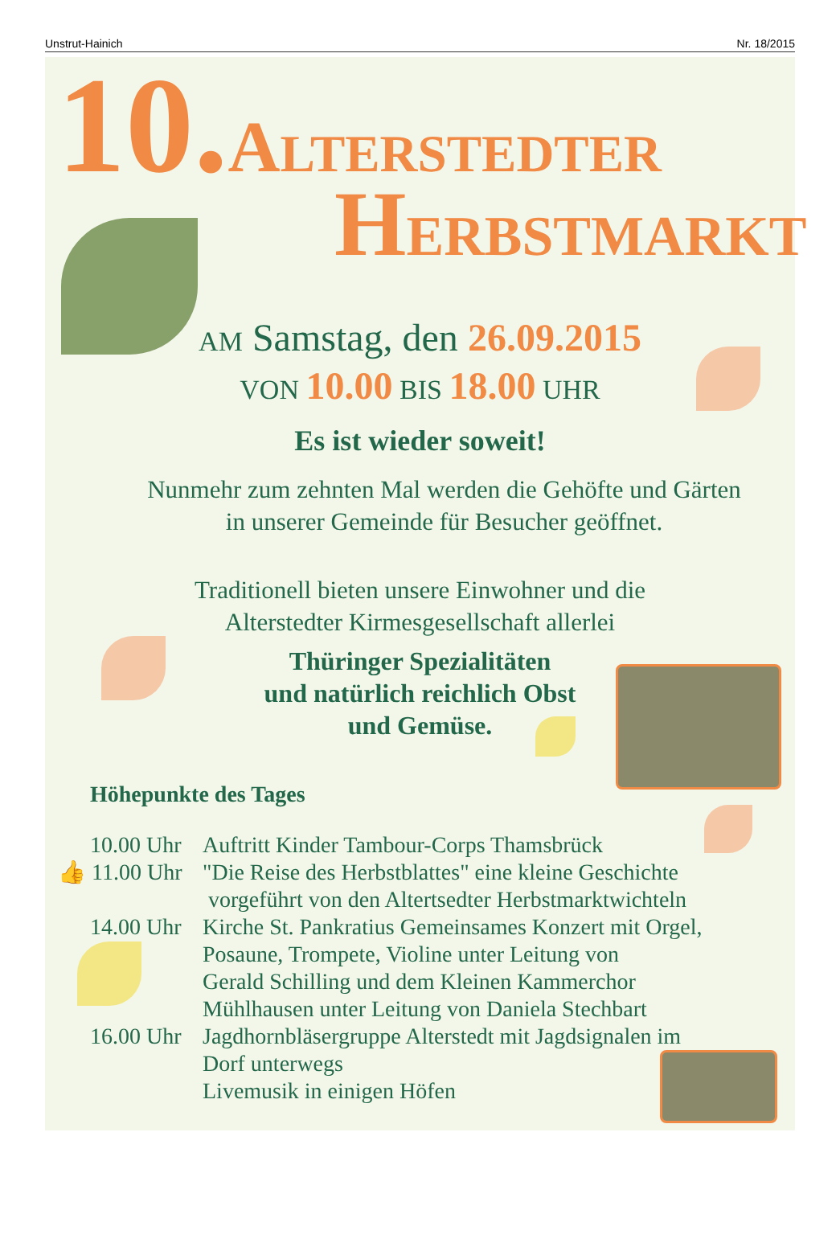Unstrut-Hainich Nr. 18/2015
10.ALTERSTEDTER
HERBSTMARKT
AM Samstag, den 26.09.2015
VON 10.00 BIS 18.00 UHR
Es ist wieder soweit!
Nunmehr zum zehnten Mal werden die Gehöfte und Gärten
in unserer Gemeinde für Besucher geöffnet.
Traditionell bieten unsere Einwohner und die
Alterstedter Kirmesgesellschaft allerlei
Thüringer Spezialitäten
und natürlich reichlich Obst
und Gemüse.
Höhepunkte des Tages
10.00 Uhr Auftritt Kinder Tambour-Corps Thamsbrück
👍 11.00 Uhr "Die Reise des Herbstblattes" eine kleine Geschichte
vorgeführt von den Altertsedter Herbstmarktwichteln
14.00 Uhr Kirche St. Pankratius Gemeinsames Konzert mit Orgel,
Posaune, Trompete, Violine unter Leitung von
Gerald Schilling und dem Kleinen Kammerchor
Mühlhausen unter Leitung von Daniela Stechbart
16.00 Uhr Jagdhornbläsergruppe Alterstedt mit Jagdsignalen im
Dorf unterwegs
Livemusik in einigen Höfen